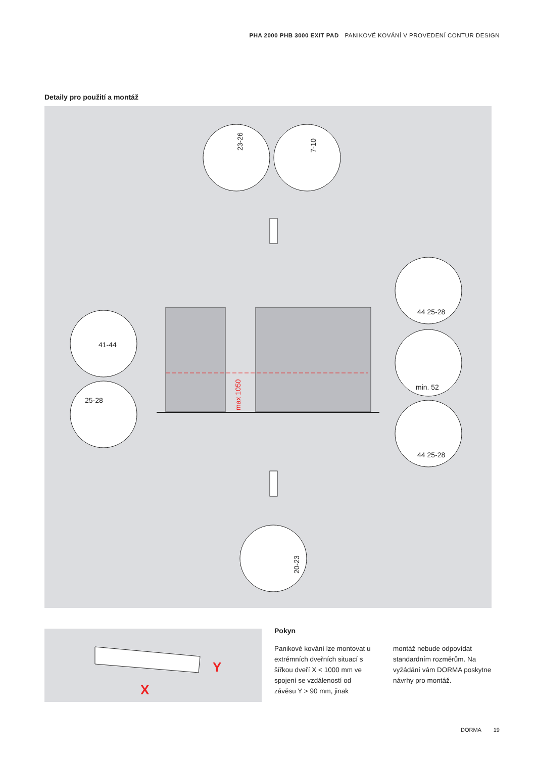PHA 2000 PHB 3000 EXIT PAD PANIKOVÉ KOVÁNÍ V PROVEDENÍ CONTUR DESIGN
Detaily pro použití a montáž
23-26
7-10
41-44
25-28
44 25-28
min. 52
44 25-28
20-23
max 1050
X
Y
Pokyn
Panikové kování lze montovat u extrémních dveřních situací s šířkou dveří X < 1000 mm ve spojení se vzdáleností od závěsu Y > 90 mm, jinak
montáž nebude odpovídat standardním rozměrům. Na vyžádání vám DORMA poskytne návrhy pro montáž.
DORMA 19